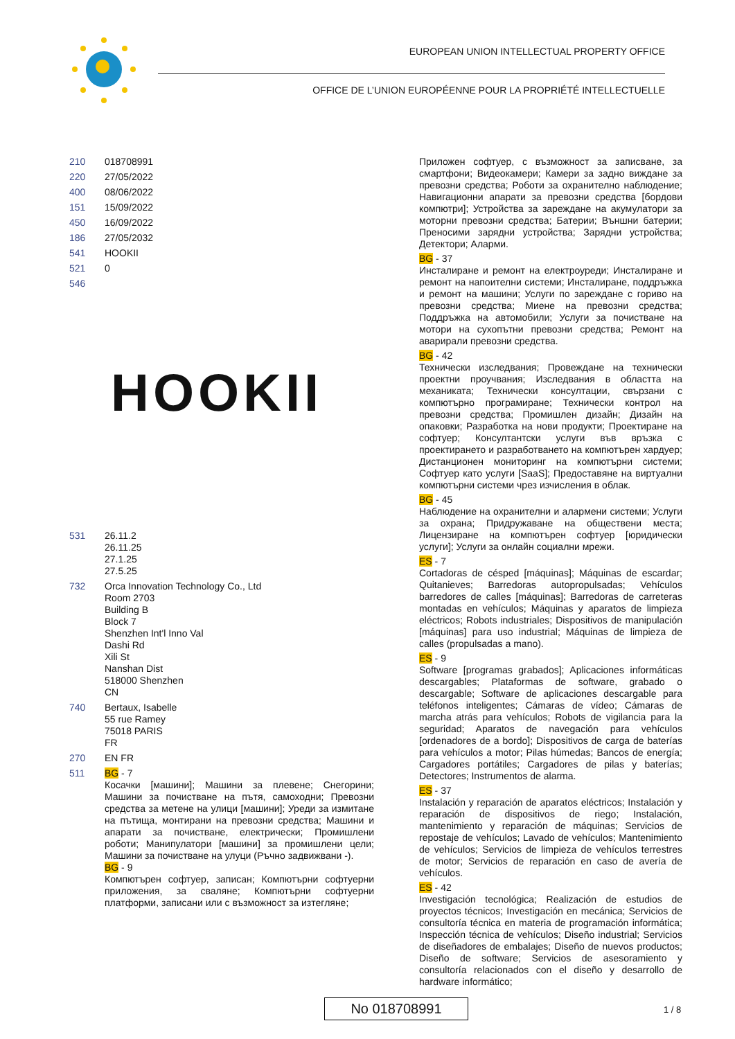EUROPEAN UNION INTELLECTUAL PROPERTY OFFICE
OFFICE DE L’UNION EUROPÉENNE POUR LA PROPRIÉTÉ INTELLECTUELLE
210 018708991
220 27/05/2022
400 08/06/2022
151 15/09/2022
450 16/09/2022
186 27/05/2032
541 HOOKII
521 0
546
HOOKII
531 26.11.2
26.11.25
27.1.25
27.5.25
732 Orca Innovation Technology Co., Ltd
Room 2703
Building B
Block 7
Shenzhen Int'l Inno Val
Dashi Rd
Xili St
Nanshan Dist
518000 Shenzhen
CN
740 Bertaux, Isabelle
55 rue Ramey
75018 PARIS
FR
270 EN FR
511 BG - 7
Косачки [машини]; Машини за плевене; Снегорини; Машини за почистване на пътя, самоходни; Превозни средства за метене на улици [машини]; Уреди за измитане на пътища, монтирани на превозни средства; Машини и апарати за почистване, електрически; Промишлени роботи; Манипулатори [машини] за промишлени цели; Машини за почистване на улуци (Ръчно задвижвани -).
BG - 9
Компютърен софтуер, записан; Компютърни софтуерни приложения, за сваляне; Компютърни софтуерни платформи, записани или с възможност за изтегляне;
Приложен софтуер, с възможност за записване, за смартфони; Видеокамери; Камери за задно виждане за превозни средства; Роботи за охранително наблюдение; Навигационни апарати за превозни средства [бордови компютри]; Устройства за зареждане на акумулатори за моторни превозни средства; Батерии; Външни батерии; Преносими зарядни устройства; Зарядни устройства; Детектори; Аларми.
BG - 37
Инсталиране и ремонт на електроуреди; Инсталиране и ремонт на напоителни системи; Инсталиране, поддръжка и ремонт на машини; Услуги по зареждане с гориво на превозни средства; Миене на превозни средства; Поддръжка на автомобили; Услуги за почистване на мотори на сухопътни превозни средства; Ремонт на аварирали превозни средства.
BG - 42
Технически изследвания; Провеждане на технически проектни проучвания; Изследвания в областта на механиката; Технически консултации, свързани с компютърно програмиране; Технически контрол на превозни средства; Промишлен дизайн; Дизайн на опаковки; Разработка на нови продукти; Проектиране на софтуер; Консултантски услуги във връзка с проектирането и разработването на компютърен хардуер; Дистанционен мониторинг на компютърни системи; Софтуер като услуги [SaaS]; Предоставяне на виртуални компютърни системи чрез изчисления в облак.
BG - 45
Наблюдение на охранителни и алармени системи; Услуги за охрана; Придружаване на обществени места; Лицензиране на компютърен софтуер [юридически услуги]; Услуги за онлайн социални мрежи.
ES - 7
Cortadoras de césped [máquinas]; Máquinas de escardar; Quitanieves; Barredoras autopropulsadas; Vehículos barredores de calles [máquinas]; Barredoras de carreteras montadas en vehículos; Máquinas y aparatos de limpieza eléctricos; Robots industriales; Dispositivos de manipulación [máquinas] para uso industrial; Máquinas de limpieza de calles (propulsadas a mano).
ES - 9
Software [programas grabados]; Aplicaciones informáticas descargables; Plataformas de software, grabado o descargable; Software de aplicaciones descargable para teléfonos inteligentes; Cámaras de vídeo; Cámaras de marcha atrás para vehículos; Robots de vigilancia para la seguridad; Aparatos de navegación para vehículos [ordenadores de a bordo]; Dispositivos de carga de baterías para vehículos a motor; Pilas húmedas; Bancos de energía; Cargadores portátiles; Cargadores de pilas y baterías; Detectores; Instrumentos de alarma.
ES - 37
Instalación y reparación de aparatos eléctricos; Instalación y reparación de dispositivos de riego; Instalación, mantenimiento y reparación de máquinas; Servicios de repostaje de vehículos; Lavado de vehículos; Mantenimiento de vehículos; Servicios de limpieza de vehículos terrestres de motor; Servicios de reparación en caso de avería de vehículos.
ES - 42
Investigación tecnológica; Realización de estudios de proyectos técnicos; Investigación en mecánica; Servicios de consultoría técnica en materia de programación informática; Inspección técnica de vehículos; Diseño industrial; Servicios de diseñadores de embalajes; Diseño de nuevos productos; Diseño de software; Servicios de asesoramiento y consultoría relacionados con el diseño y desarrollo de hardware informático;
No 018708991 1 / 8